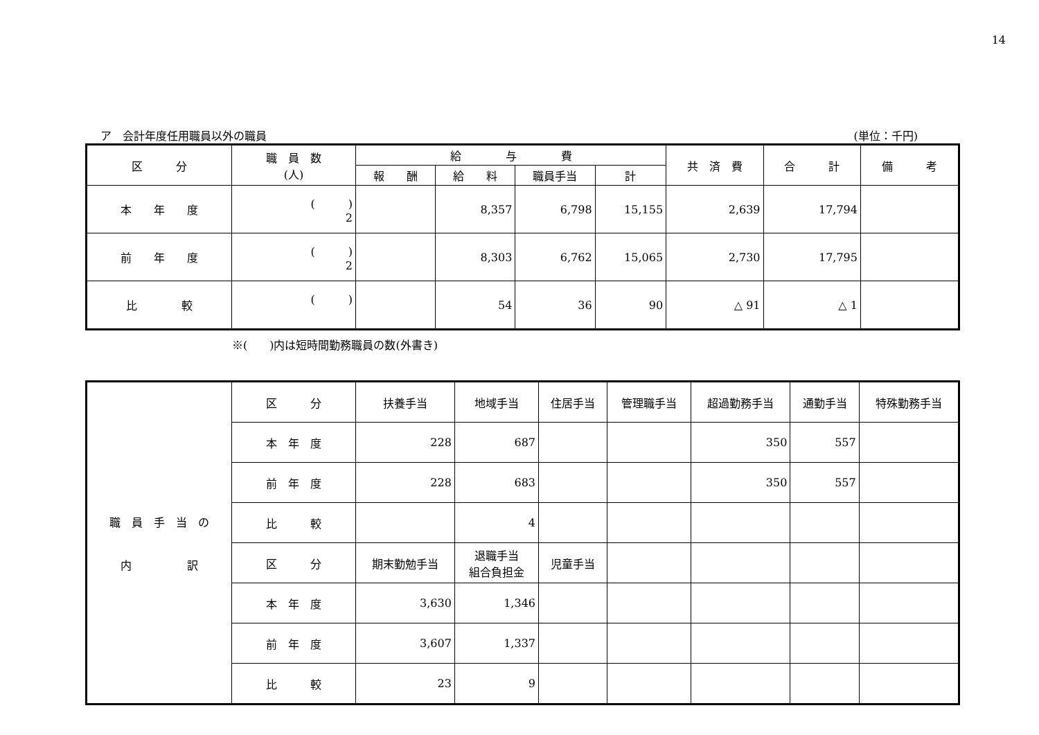14
ア　会計年度任用職員以外の職員 (単位：千円)
| 区 分 | 職 員 数 (人) | 給 与 費 | | | | 共 済 費 | 合 計 | 備 考 |
| --- | --- | --- | --- | --- | --- | --- | --- | --- |
| | | 報 酬 | 給 料 | 職員手当 | 計 | | | |
| 本 年 度 | ( ) 2 | | 8,357 | 6,798 | 15,155 | 2,639 | 17,794 | |
| 前 年 度 | ( ) 2 | | 8,303 | 6,762 | 15,065 | 2,730 | 17,795 | |
| 比 較 | ( ) | | 54 | 36 | 90 | △ 91 | △ 1 | |
※(　　)内は短時間勤務職員の数(外書き)
| 職 員 手 当 の 内 訳 | 区 分 | 扶養手当 | 地域手当 | 住居手当 | 管理職手当 | 超過勤務手当 | 通勤手当 | 特殊勤務手当 |
| | 本 年 度 | 228 | 687 | | | 350 | 557 | |
| | 前 年 度 | 228 | 683 | | | 350 | 557 | |
| | 比 較 | | 4 | | | | | |
| | 区 分 | 期末勤勉手当 | 退職手当 組合負担金 | 児童手当 | | | | |
| | 本 年 度 | 3,630 | 1,346 | | | | | |
| | 前 年 度 | 3,607 | 1,337 | | | | | |
| | 比 較 | 23 | 9 | | | | | |